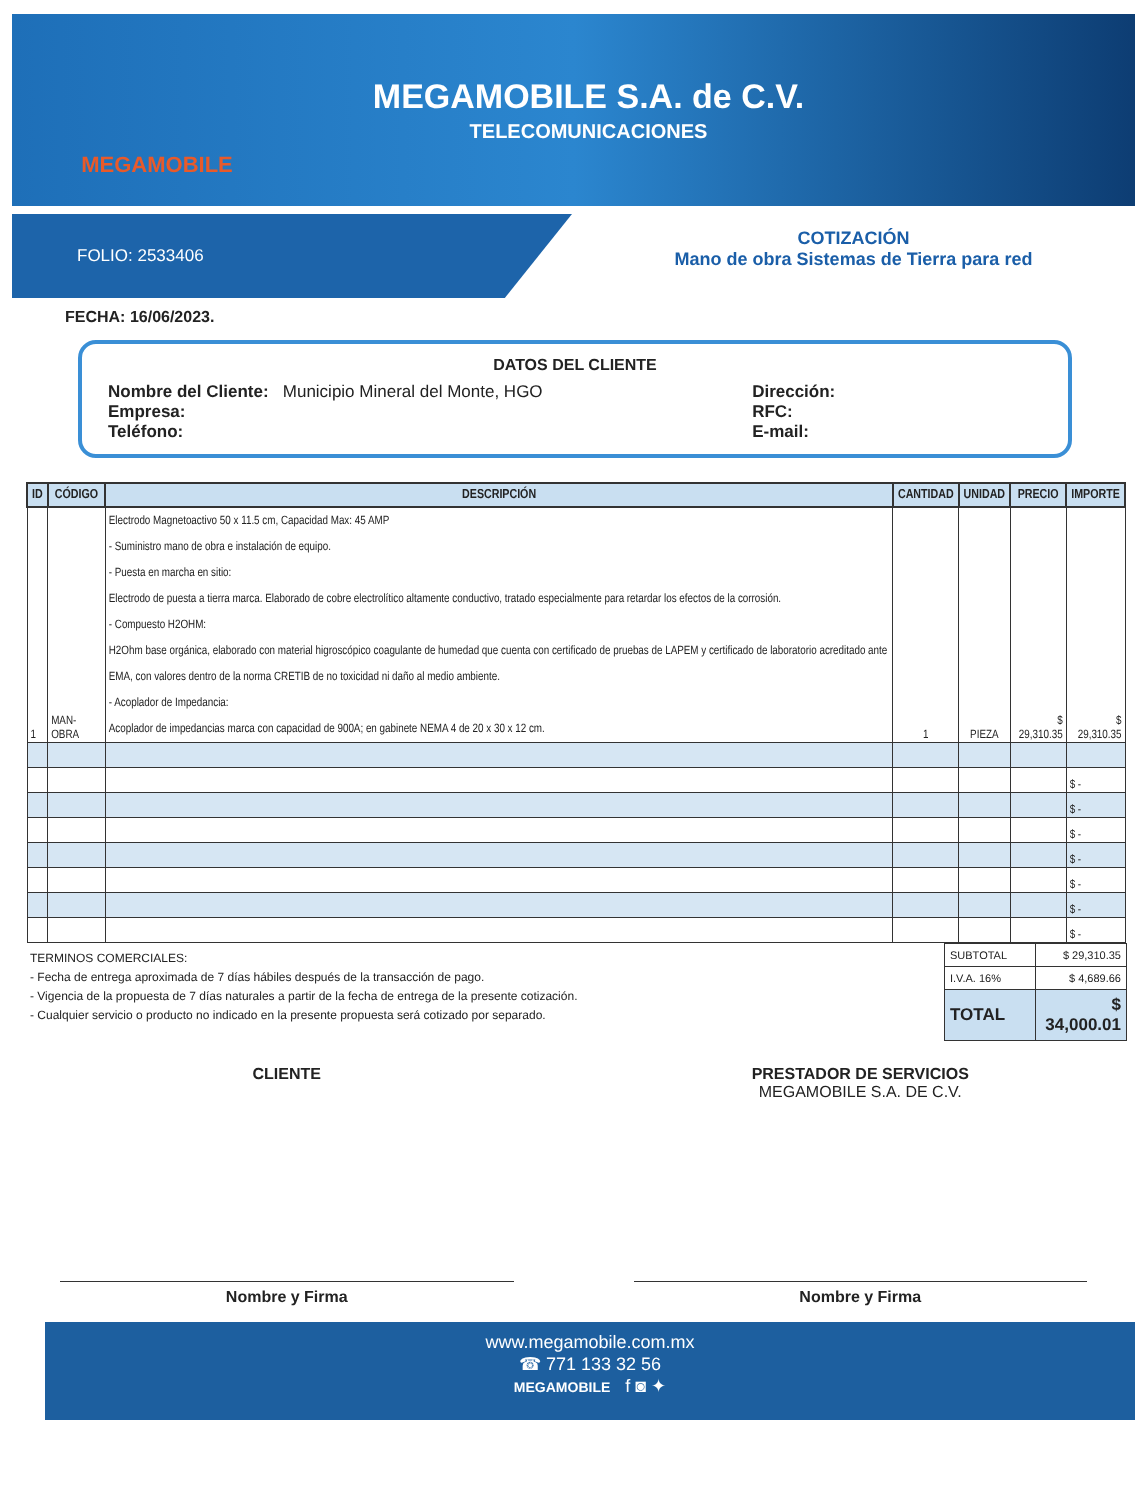MEGAMOBILE
MEGAMOBILE S.A. de C.V.
TELECOMUNICACIONES
FOLIO: 2533406
COTIZACIÓN
Mano de obra Sistemas de Tierra para red
FECHA: 16/06/2023.
DATOS DEL CLIENTE
Nombre del Cliente: Municipio Mineral del Monte, HGO
Empresa:
Teléfono:
Dirección:
RFC:
E-mail:
| ID | CÓDIGO | DESCRIPCIÓN | CANTIDAD | UNIDAD | PRECIO | IMPORTE |
| --- | --- | --- | --- | --- | --- | --- |
| 1 | MAN-OBRA | Electrodo Magnetoactivo 50 x 11.5 cm, Capacidad Max: 45 AMP - Suministro mano de obra e instalación de equipo. - Puesta en marcha en sitio: Electrodo de puesta a tierra marca. Elaborado de cobre electrolítico altamente conductivo, tratado especialmente para retardar los efectos de la corrosión. - Compuesto H2OHM: H2Ohm base orgánica, elaborado con material higroscópico coagulante de humedad que cuenta con certificado de pruebas de LAPEM y certificado de laboratorio acreditado ante EMA, con valores dentro de la norma CRETIB de no toxicidad ni daño al medio ambiente. - Acoplador de Impedancia: Acoplador de impedancias marca con capacidad de 900A; en gabinete NEMA 4 de 20 x 30 x 12 cm. | 1 | PIEZA | $ 29,310.35 | $ 29,310.35 |
| | | | | | | $ - |
| | | | | | | $ - |
| | | | | | | $ - |
| | | | | | | $ - |
| | | | | | | $ - |
| | | | | | | $ - |
| | | | | | | $ - |
TERMINOS COMERCIALES:
- Fecha de entrega aproximada de 7 días hábiles después de la transacción de pago.
- Vigencia de la propuesta de 7 días naturales a partir de la fecha de entrega de la presente cotización.
- Cualquier servicio o producto no indicado en la presente propuesta será cotizado por separado.
| SUBTOTAL | $ 29,310.35 |
| I.V.A. 16% | $ 4,689.66 |
| TOTAL | $ 34,000.01 |
CLIENTE PRESTADOR DE SERVICIOS
MEGAMOBILE S.A. DE C.V.
Nombre y Firma Nombre y Firma
www.megamobile.com.mx
☎ 771 133 32 56
MEGAMOBILE f ◙ ✦